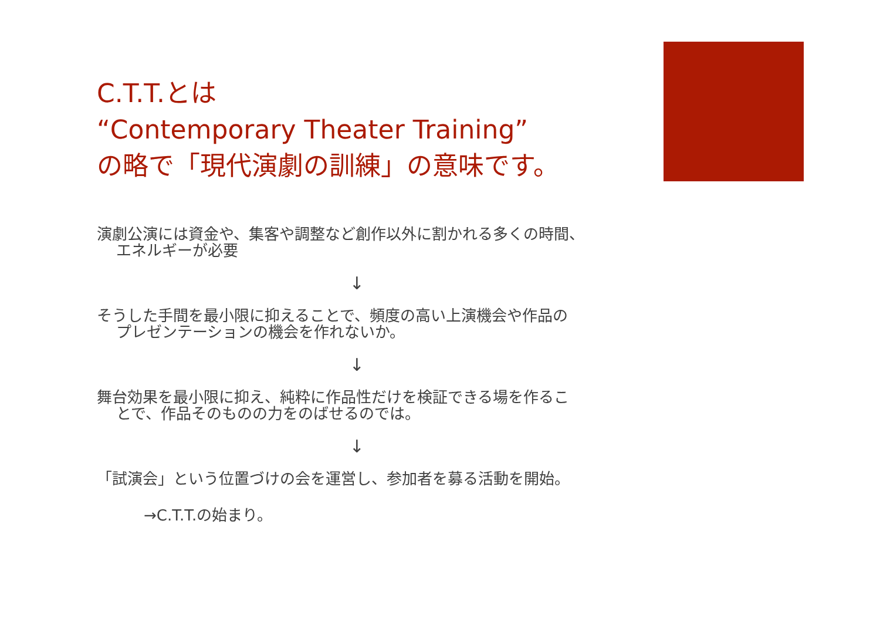C.T.T.とは
“Contemporary Theater Training”
の略で「現代演劇の訓練」の意味です。
演劇公演には資金や、集客や調整など創作以外に割かれる多くの時間、
エネルギーが必要
↓
そうした手間を最小限に抑えることで、頻度の高い上演機会や作品の
プレゼンテーションの機会を作れないか。
↓
舞台効果を最小限に抑え、純粋に作品性だけを検証できる場を作るこ
とで、作品そのものの力をのばせるのでは。
↓
「試演会」という位置づけの会を運営し、参加者を募る活動を開始。
→C.T.T.の始まり。